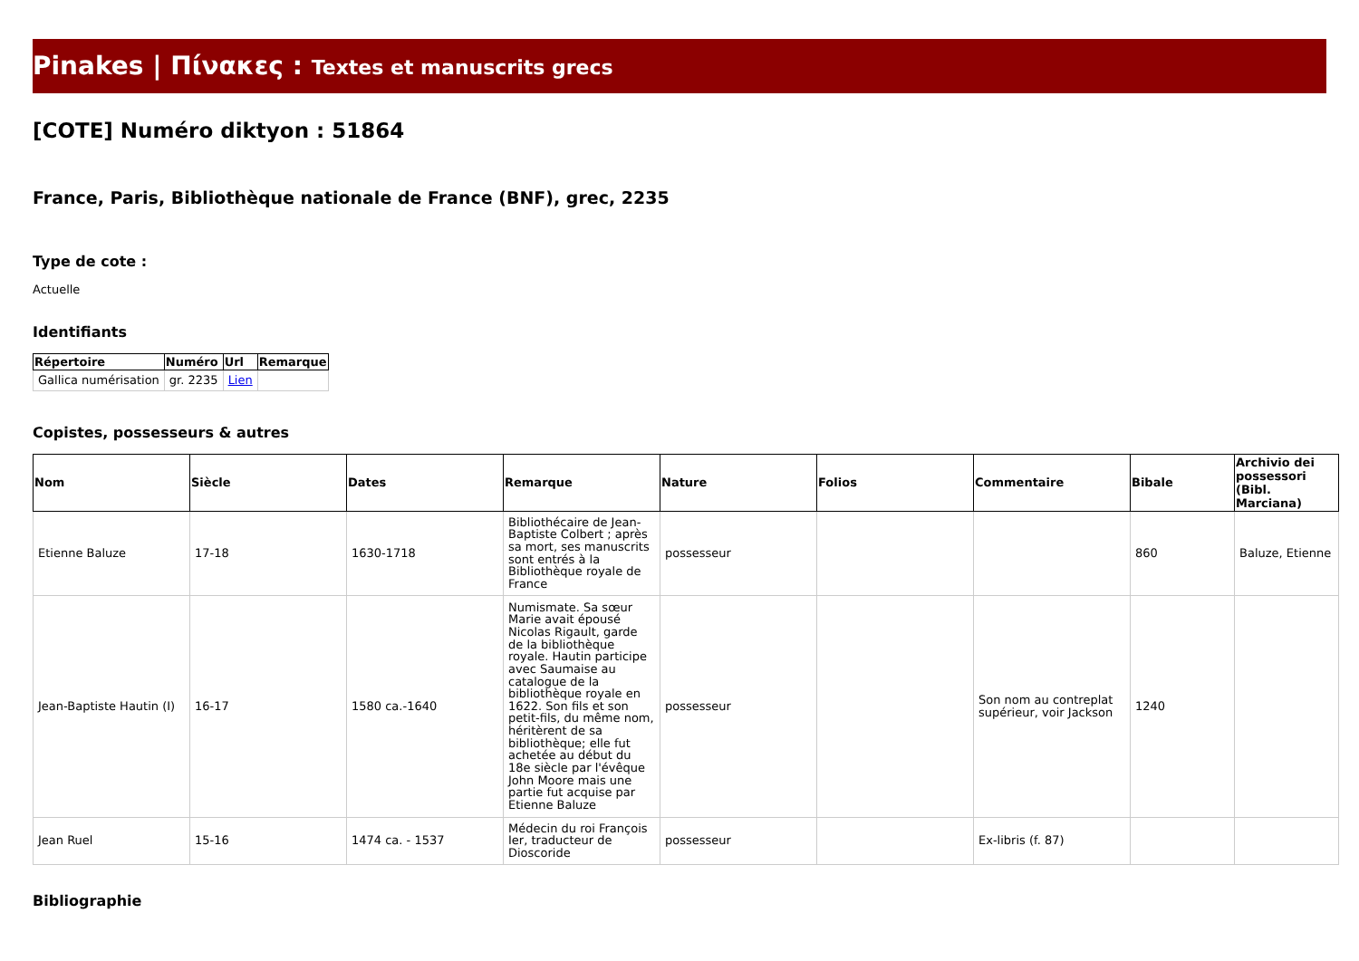Pinakes | Πίνακες : Textes et manuscrits grecs
[COTE] Numéro diktyon : 51864
France, Paris, Bibliothèque nationale de France (BNF), grec, 2235
Type de cote :
Actuelle
Identifiants
| Répertoire | Numéro | Url | Remarque |
| --- | --- | --- | --- |
| Gallica numérisation | gr. 2235 | Lien | |
Copistes, possesseurs & autres
| Nom | Siècle | Dates | Remarque | Nature | Folios | Commentaire | Bibale | Archivio dei possessori (Bibl. Marciana) |
| --- | --- | --- | --- | --- | --- | --- | --- | --- |
| Etienne Baluze | 17-18 | 1630-1718 | Bibliothécaire de Jean-Baptiste Colbert ; après sa mort, ses manuscrits sont entrés à la Bibliothèque royale de France | possesseur | | | 860 | Baluze, Etienne |
| Jean-Baptiste Hautin (I) | 16-17 | 1580 ca.-1640 | Numismate. Sa sœur Marie avait épousé Nicolas Rigault, garde de la bibliothèque royale. Hautin participe avec Saumaise au catalogue de la bibliothèque royale en 1622. Son fils et son petit-fils, du même nom, héritèrent de sa bibliothèque; elle fut achetée au début du 18e siècle par l'évêque John Moore mais une partie fut acquise par Etienne Baluze | possesseur | | Son nom au contreplat supérieur, voir Jackson | 1240 | |
| Jean Ruel | 15-16 | 1474 ca. - 1537 | Médecin du roi François Ier, traducteur de Dioscoride | possesseur | | Ex-libris (f. 87) | | |
Bibliographie